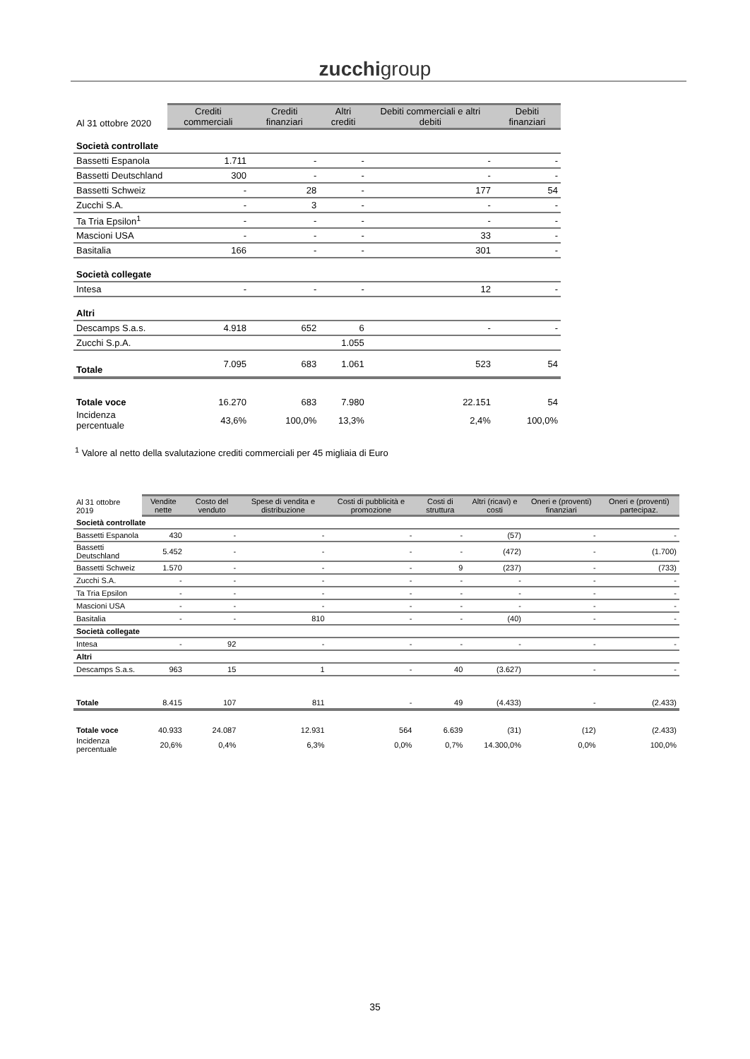zucchigroup
| Al 31 ottobre 2020 | Crediti commerciali | Crediti finanziari | Altri crediti | Debiti commerciali e altri debiti | Debiti finanziari |
| Società controllate | | | | | |
| Bassetti Espanola | 1.711 | - | - | - | - |
| Bassetti Deutschland | 300 | - | - | - | - |
| Bassetti Schweiz | - | 28 | - | 177 | 54 |
| Zucchi S.A. | - | 3 | - | - | - |
| Ta Tria Epsilon<sup>1</sup> | - | - | - | - | - |
| Mascioni USA | - | - | - | 33 | - |
| Basitalia | 166 | - | - | 301 | - |
| Società collegate | | | | | |
| Intesa | - | - | - | 12 | - |
| Altri | | | | | |
| Descamps S.a.s. | 4.918 | 652 | 6 | - | - |
| Zucchi S.p.A. | | | 1.055 | | |
| Totale | 7.095 | 683 | 1.061 | 523 | 54 |
| Totale voce | 16.270 | 683 | 7.980 | 22.151 | 54 |
| Incidenza percentuale | 43,6% | 100,0% | 13,3% | 2,4% | 100,0% |
<sup>1</sup> Valore al netto della svalutazione crediti commerciali per 45 migliaia di Euro
| Al 31 ottobre 2019 | Vendite nette | Costo del venduto | Spese di vendita e distribuzione | Costi di pubblicità e promozione | Costi di struttura | Altri (ricavi) e costi | Oneri e (proventi) finanziari | Oneri e (proventi) partecipaz. |
| Società controllate | | | | | | | | |
| Bassetti Espanola | 430 | - | - | - | - | (57) | - | - |
| Bassetti Deutschland | 5.452 | - | - | - | - | (472) | - | (1.700) |
| Bassetti Schweiz | 1.570 | - | - | - | 9 | (237) | - | (733) |
| Zucchi S.A. | - | - | - | - | - | - | - | - |
| Ta Tria Epsilon | - | - | - | - | - | - | - | - |
| Mascioni USA | - | - | - | - | - | - | - | - |
| Basitalia | - | - | 810 | - | - | (40) | - | - |
| Società collegate | | | | | | | | |
| Intesa | - | 92 | - | - | - | - | - | - |
| Altri | | | | | | | | |
| Descamps S.a.s. | 963 | 15 | 1 | - | 40 | (3.627) | - | - |
| Totale | 8.415 | 107 | 811 | - | 49 | (4.433) | - | (2.433) |
| Totale voce | 40.933 | 24.087 | 12.931 | 564 | 6.639 | (31) | (12) | (2.433) |
| Incidenza percentuale | 20,6% | 0,4% | 6,3% | 0,0% | 0,7% | 14.300,0% | 0,0% | 100,0% |
35